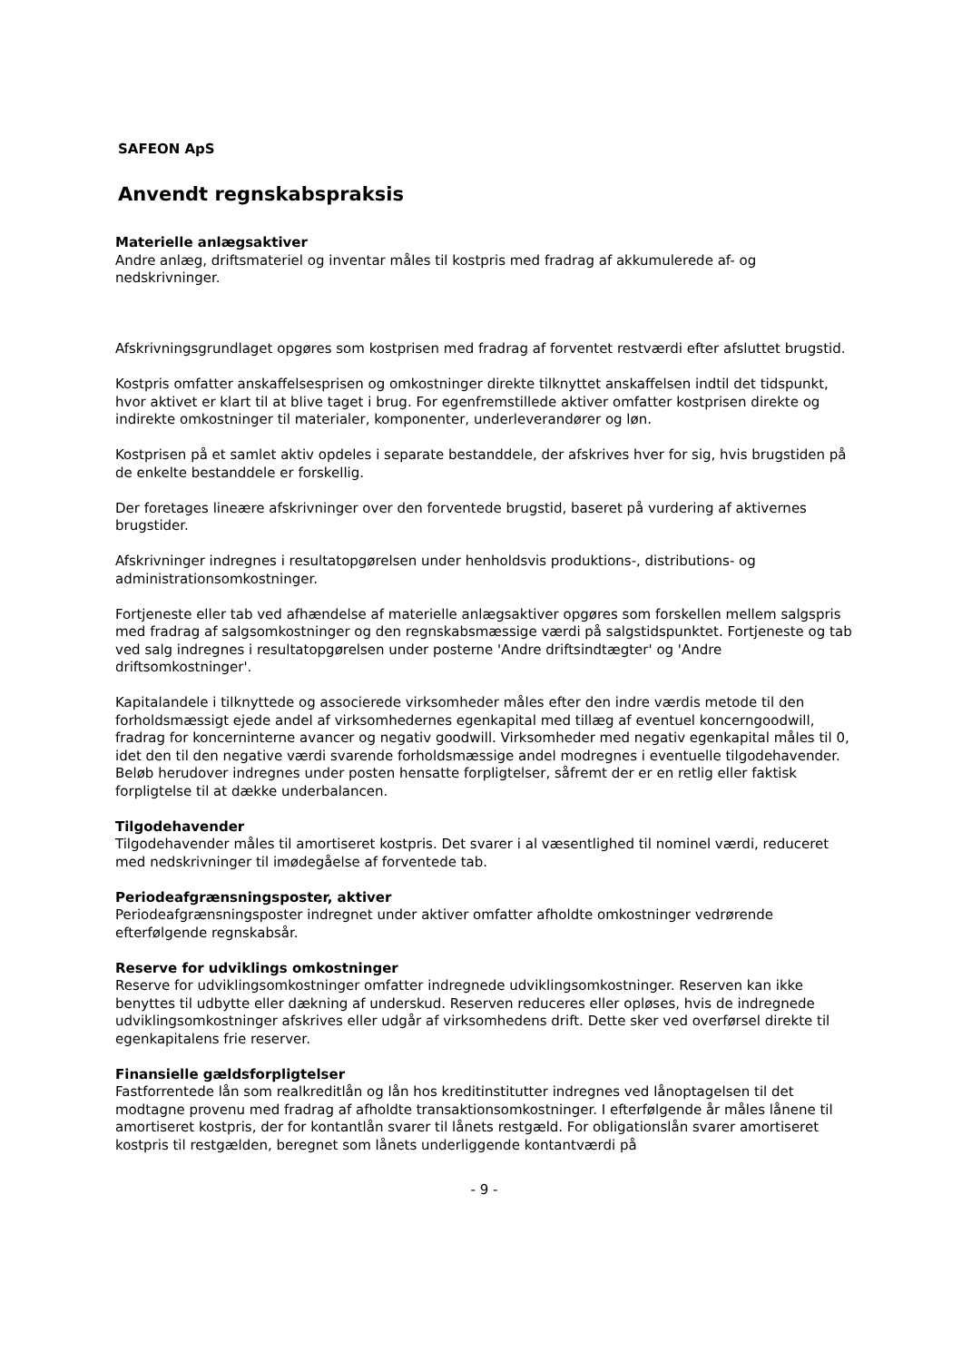SAFEON ApS
Anvendt regnskabspraksis
Materielle anlægsaktiver
Andre anlæg, driftsmateriel og inventar måles til kostpris med fradrag af akkumulerede af- og nedskrivninger.
Afskrivningsgrundlaget opgøres som kostprisen med fradrag af forventet restværdi efter afsluttet brugstid.
Kostpris omfatter anskaffelsesprisen og omkostninger direkte tilknyttet anskaffelsen indtil det tidspunkt, hvor aktivet er klart til at blive taget i brug. For egenfremstillede aktiver omfatter kostprisen direkte og indirekte omkostninger til materialer, komponenter, underleverandører og løn.
Kostprisen på et samlet aktiv opdeles i separate bestanddele, der afskrives hver for sig, hvis brugstiden på de enkelte bestanddele er forskellig.
Der foretages lineære afskrivninger over den forventede brugstid, baseret på vurdering af aktivernes brugstider.
Afskrivninger indregnes i resultatopgørelsen under henholdsvis produktions-, distributions- og administrationsomkostninger.
Fortjeneste eller tab ved afhændelse af materielle anlægsaktiver opgøres som forskellen mellem salgspris med fradrag af salgsomkostninger og den regnskabsmæssige værdi på salgstidspunktet. Fortjeneste og tab ved salg indregnes i resultatopgørelsen under posterne 'Andre driftsindtægter' og 'Andre driftsomkostninger'.
Kapitalandele i tilknyttede og associerede virksomheder måles efter den indre værdis metode til den forholdsmæssigt ejede andel af virksomhedernes egenkapital med tillæg af eventuel koncerngoodwill, fradrag for koncerninterne avancer og negativ goodwill. Virksomheder med negativ egenkapital måles til 0, idet den til den negative værdi svarende forholdsmæssige andel modregnes i eventuelle tilgodehavender. Beløb herudover indregnes under posten hensatte forpligtelser, såfremt der er en retlig eller faktisk forpligtelse til at dække underbalancen.
Tilgodehavender
Tilgodehavender måles til amortiseret kostpris. Det svarer i al væsentlighed til nominel værdi, reduceret med nedskrivninger til imødegåelse af forventede tab.
Periodeafgrænsningsposter, aktiver
Periodeafgrænsningsposter indregnet under aktiver omfatter afholdte omkostninger vedrørende efterfølgende regnskabsår.
Reserve for udviklings omkostninger
Reserve for udviklingsomkostninger omfatter indregnede udviklingsomkostninger. Reserven kan ikke benyttes til udbytte eller dækning af underskud. Reserven reduceres eller opløses, hvis de indregnede udviklingsomkostninger afskrives eller udgår af virksomhedens drift. Dette sker ved overførsel direkte til egenkapitalens frie reserver.
Finansielle gældsforpligtelser
Fastforrentede lån som realkreditlån og lån hos kreditinstitutter indregnes ved lånoptagelsen til det modtagne provenu med fradrag af afholdte transaktionsomkostninger. I efterfølgende år måles lånene til amortiseret kostpris, der for kontantlån svarer til lånets restgæld. For obligationslån svarer amortiseret kostpris til restgælden, beregnet som lånets underliggende kontantværdi på
- 9 -